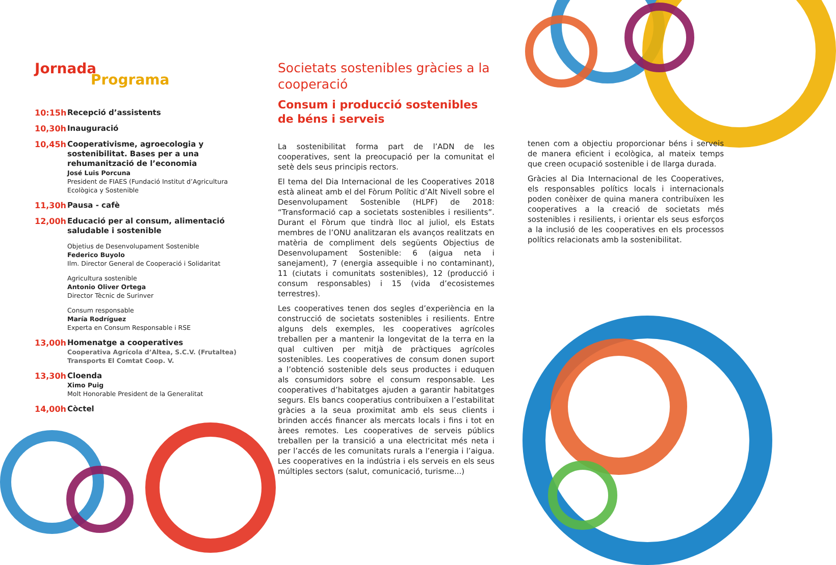Jornada
Programa
10:15h
Recepció d’assistents
10,30h
Inauguració
10,45h
Cooperativisme, agroecologia y sostenibilitat. Bases per a una rehumanització de l’economia
José Luis Porcuna
President de FIAES (Fundació Institut d’Agricultura Ecològica y Sostenible
11,30h
Pausa - cafè
12,00h
Educació per al consum, alimentació saludable i sostenible
Objetius de Desenvolupament Sostenible
Federico Buyolo
Ilm. Director General de Cooperació i Solidaritat
Agricultura sostenible
Antonio Oliver Ortega
Director Tècnic de Surinver
Consum responsable
María Rodríguez
Experta en Consum Responsable i RSE
13,00h
Homenatge a cooperatives
Cooperativa Agrícola d’Altea, S.C.V. (Frutaltea)
Transports El Comtat Coop. V.
13,30h
Cloenda
Ximo Puig
Molt Honorable President de la Generalitat
14,00h
Còctel
Societats sostenibles gràcies a la cooperació
Consum i producció sostenibles de béns i serveis
La sostenibilitat forma part de l’ADN de les cooperatives, sent la preocupació per la comunitat el setè dels seus principis rectors.
El tema del Dia Internacional de les Cooperatives 2018 està alineat amb el del Fòrum Polític d’Alt Nivell sobre el Desenvolupament Sostenible (HLPF) de 2018: “Transformació cap a societats sostenibles i resilients”. Durant el Fòrum que tindrà lloc al juliol, els Estats membres de l’ONU analitzaran els avanços realitzats en matèria de compliment dels següents Objectius de Desenvolupament Sostenible: 6 (aigua neta i sanejament), 7 (energia assequible i no contaminant), 11 (ciutats i comunitats sostenibles), 12 (producció i consum responsables) i 15 (vida d’ecosistemes terrestres).
Les cooperatives tenen dos segles d’experiència en la construcció de societats sostenibles i resilients. Entre alguns dels exemples, les cooperatives agrícoles treballen per a mantenir la longevitat de la terra en la qual cultiven per mitjà de pràctiques agrícoles sostenibles. Les cooperatives de consum donen suport a l’obtenció sostenible dels seus productes i eduquen als consumidors sobre el consum responsable. Les cooperatives d’habitatges ajuden a garantir habitatges segurs. Els bancs cooperatius contribuïxen a l’estabilitat gràcies a la seua proximitat amb els seus clients i brinden accés financer als mercats locals i fins i tot en àrees remotes. Les cooperatives de serveis públics treballen per la transició a una electricitat més neta i per l’accés de les comunitats rurals a l’energia i l’aigua. Les cooperatives en la indústria i els serveis en els seus múltiples sectors (salut, comunicació, turisme...)
tenen com a objectiu proporcionar béns i serveis de manera eficient i ecològica, al mateix temps que creen ocupació sostenible i de llarga durada.
Gràcies al Dia Internacional de les Cooperatives, els responsables polítics locals i internacionals poden conèixer de quina manera contribuïxen les cooperatives a la creació de societats més sostenibles i resilients, i orientar els seus esforços a la inclusió de les cooperatives en els processos polítics relacionats amb la sostenibilitat.